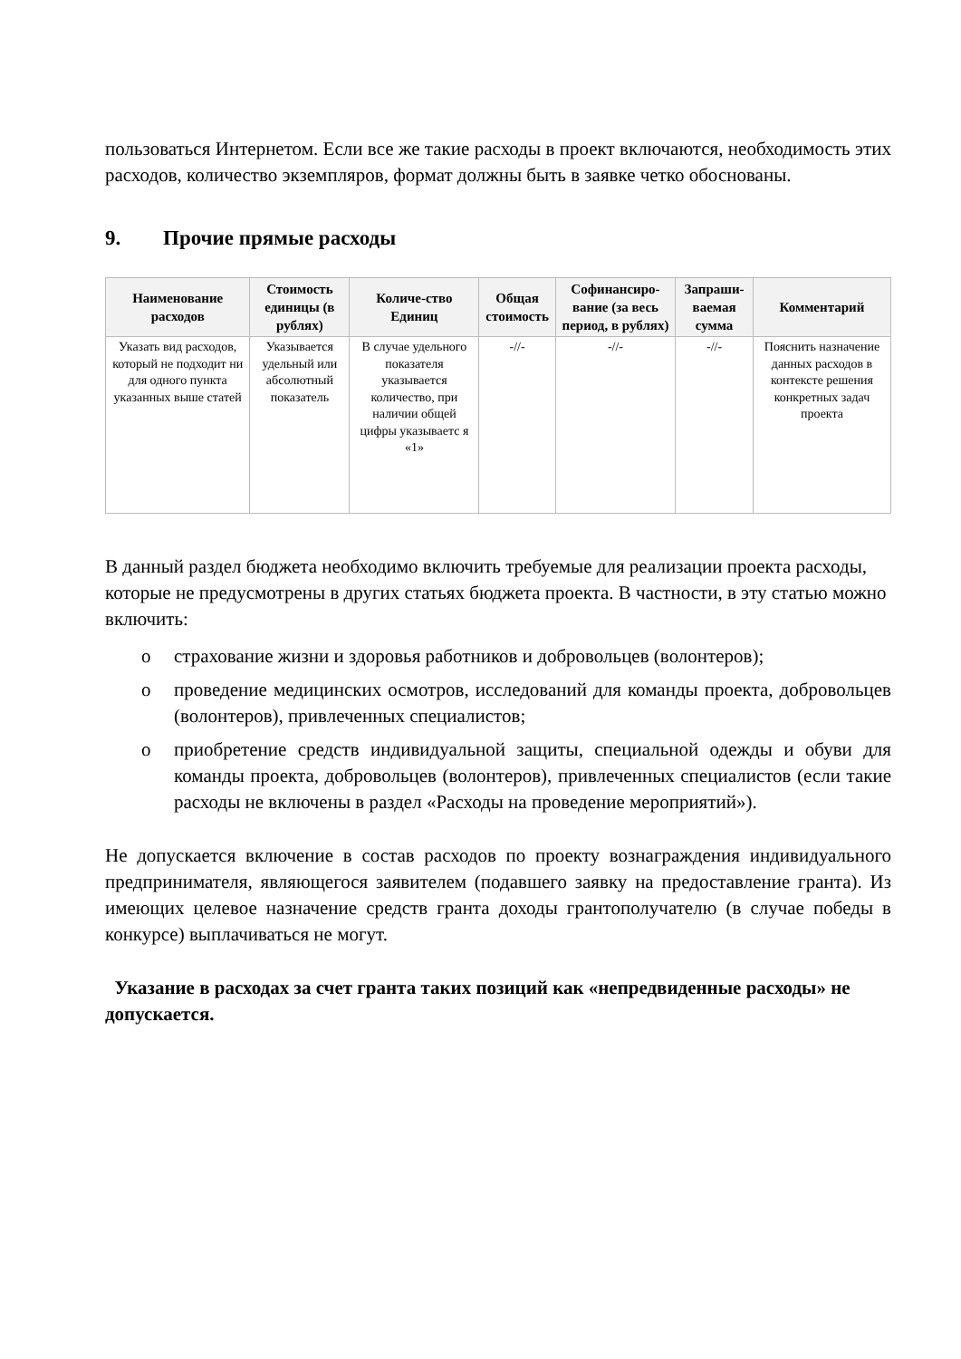пользоваться Интернетом. Если все же такие расходы в проект включаются, необходимость этих расходов, количество экземпляров, формат должны быть в заявке четко обоснованы.
9. Прочие прямые расходы
| Наименование расходов | Стоимость единицы (в рублях) | Количе-ство Единиц | Общая стоимость | Софинансиро-вание (за весь период, в рублях) | Запраши-ваемая сумма | Комментарий |
| --- | --- | --- | --- | --- | --- | --- |
| Указать вид расходов, который не подходит ни для одного пункта указанных выше статей | Указывается удельный или абсолютный показатель | В случае удельного показателя указывается количество, при наличии общей цифры указываетс я «1» | -//- | -//- | -//- | Пояснить назначение данных расходов в контексте решения конкретных задач проекта |
В данный раздел бюджета необходимо включить требуемые для реализации проекта расходы, которые не предусмотрены в других статьях бюджета проекта. В частности, в эту статью можно включить:
o страхование жизни и здоровья работников и добровольцев (волонтеров);
o проведение медицинских осмотров, исследований для команды проекта, добровольцев (волонтеров), привлеченных специалистов;
o приобретение средств индивидуальной защиты, специальной одежды и обуви для команды проекта, добровольцев (волонтеров), привлеченных специалистов (если такие расходы не включены в раздел «Расходы на проведение мероприятий»).
Не допускается включение в состав расходов по проекту вознаграждения индивидуального предпринимателя, являющегося заявителем (подавшего заявку на предоставление гранта). Из имеющих целевое назначение средств гранта доходы грантополучателю (в случае победы в конкурсе) выплачиваться не могут.
Указание в расходах за счет гранта таких позиций как «непредвиденные расходы» не допускается.